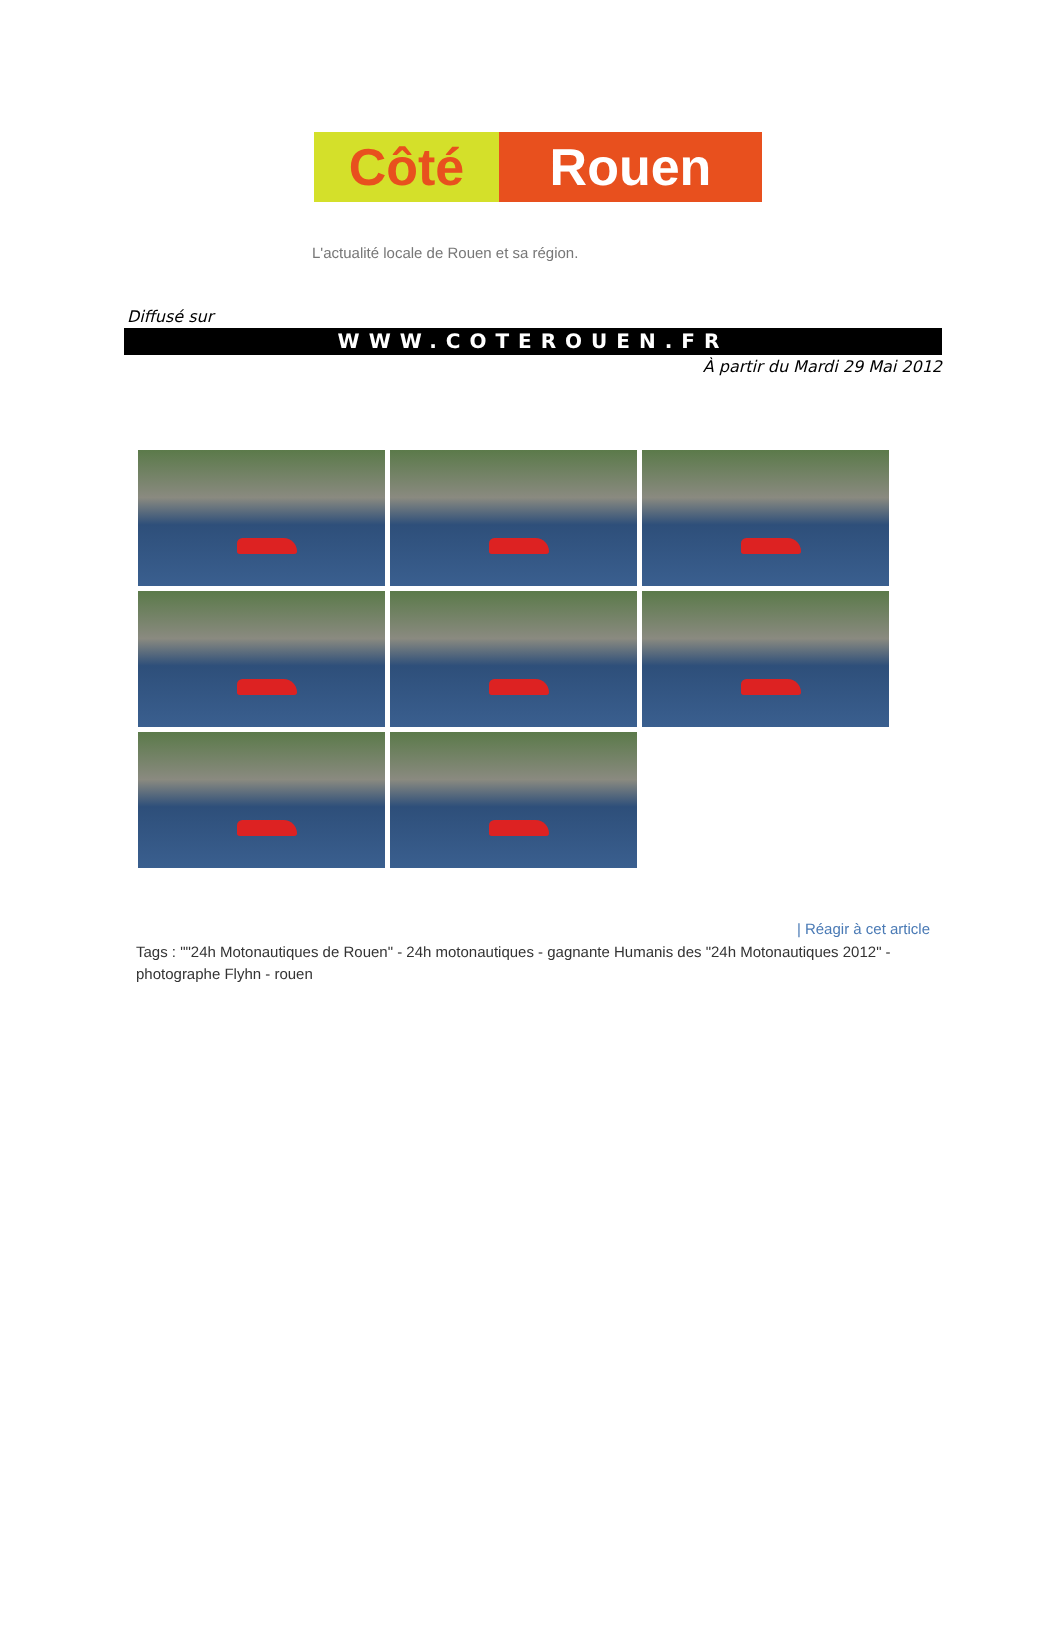Côté Rouen
L'actualité locale de Rouen et sa région.
Diffusé sur
WWW.COTEROUEN.FR
À partir du Mardi 29 Mai 2012
| Réagir à cet article
Tags : ""24h Motonautiques de Rouen" - 24h motonautiques - gagnante Humanis des "24h Motonautiques 2012" - photographe Flyhn - rouen